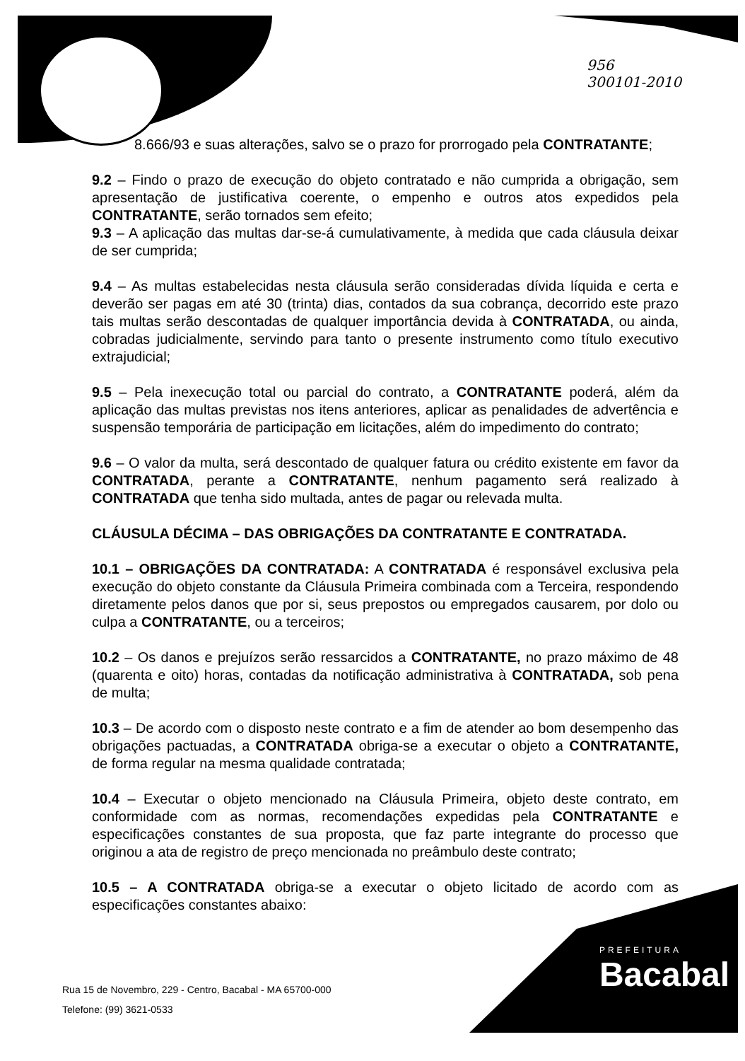956
300101-2010
8.666/93 e suas alterações, salvo se o prazo for prorrogado pela CONTRATANTE;
9.2 – Findo o prazo de execução do objeto contratado e não cumprida a obrigação, sem apresentação de justificativa coerente, o empenho e outros atos expedidos pela CONTRATANTE, serão tornados sem efeito;
9.3 – A aplicação das multas dar-se-á cumulativamente, à medida que cada cláusula deixar de ser cumprida;
9.4 – As multas estabelecidas nesta cláusula serão consideradas dívida líquida e certa e deverão ser pagas em até 30 (trinta) dias, contados da sua cobrança, decorrido este prazo tais multas serão descontadas de qualquer importância devida à CONTRATADA, ou ainda, cobradas judicialmente, servindo para tanto o presente instrumento como título executivo extrajudicial;
9.5 – Pela inexecução total ou parcial do contrato, a CONTRATANTE poderá, além da aplicação das multas previstas nos itens anteriores, aplicar as penalidades de advertência e suspensão temporária de participação em licitações, além do impedimento do contrato;
9.6 – O valor da multa, será descontado de qualquer fatura ou crédito existente em favor da CONTRATADA, perante a CONTRATANTE, nenhum pagamento será realizado à CONTRATADA que tenha sido multada, antes de pagar ou relevada multa.
CLÁUSULA DÉCIMA – DAS OBRIGAÇÕES DA CONTRATANTE E CONTRATADA.
10.1 – OBRIGAÇÕES DA CONTRATADA: A CONTRATADA é responsável exclusiva pela execução do objeto constante da Cláusula Primeira combinada com a Terceira, respondendo diretamente pelos danos que por si, seus prepostos ou empregados causarem, por dolo ou culpa a CONTRATANTE, ou a terceiros;
10.2 – Os danos e prejuízos serão ressarcidos a CONTRATANTE, no prazo máximo de 48 (quarenta e oito) horas, contadas da notificação administrativa à CONTRATADA, sob pena de multa;
10.3 – De acordo com o disposto neste contrato e a fim de atender ao bom desempenho das obrigações pactuadas, a CONTRATADA obriga-se a executar o objeto a CONTRATANTE, de forma regular na mesma qualidade contratada;
10.4 – Executar o objeto mencionado na Cláusula Primeira, objeto deste contrato, em conformidade com as normas, recomendações expedidas pela CONTRATANTE e especificações constantes de sua proposta, que faz parte integrante do processo que originou a ata de registro de preço mencionada no preâmbulo deste contrato;
10.5 – A CONTRATADA obriga-se a executar o objeto licitado de acordo com as especificações constantes abaixo:
Rua 15 de Novembro, 229 - Centro, Bacabal - MA 65700-000
Telefone: (99) 3621-0533
PREFEITURA
Bacabal